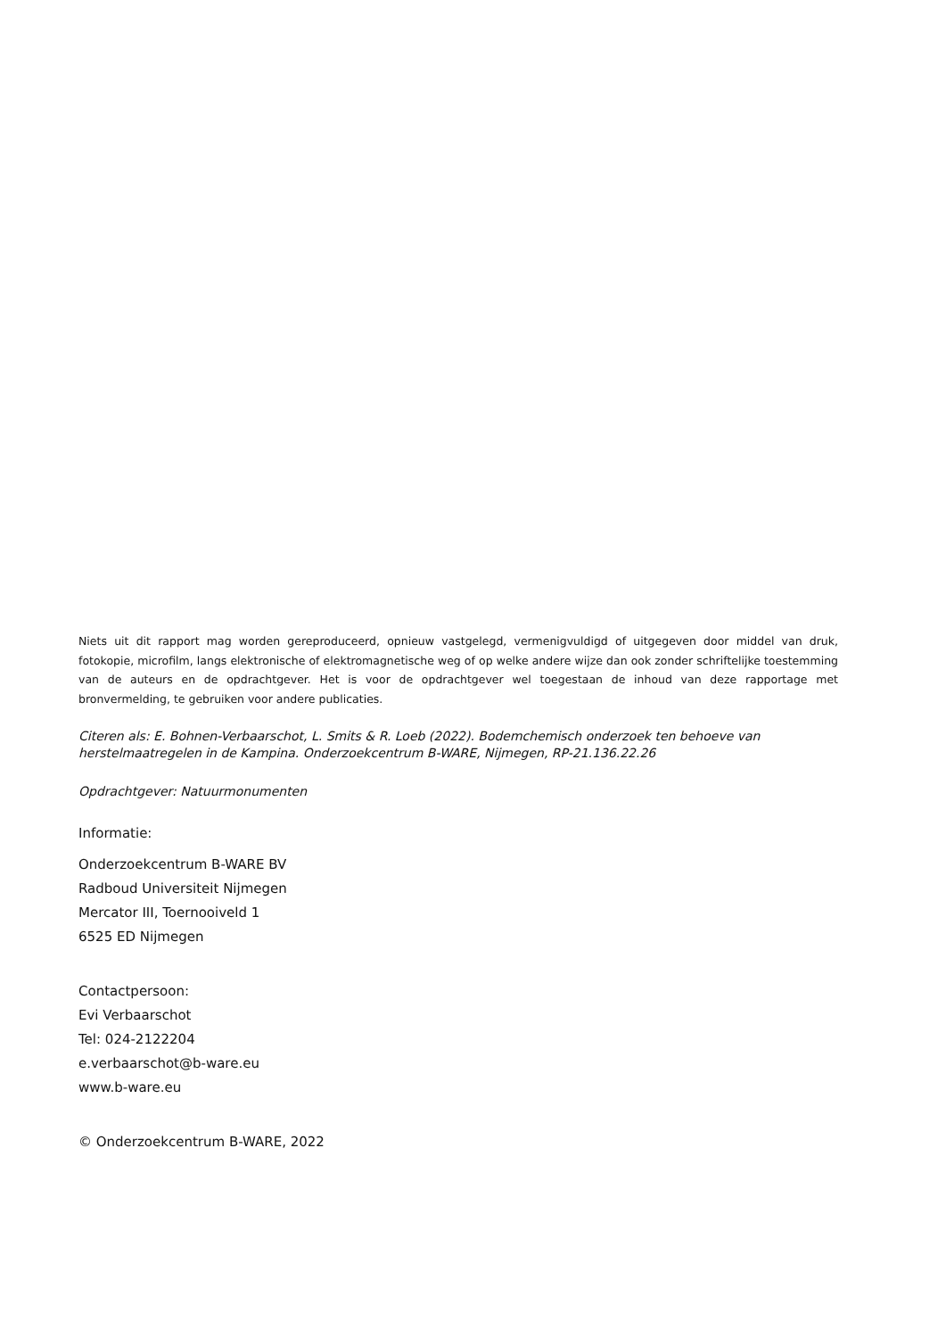Niets uit dit rapport mag worden gereproduceerd, opnieuw vastgelegd, vermenigvuldigd of uitgegeven door middel van druk, fotokopie, microfilm, langs elektronische of elektromagnetische weg of op welke andere wijze dan ook zonder schriftelijke toestemming van de auteurs en de opdrachtgever. Het is voor de opdrachtgever wel toegestaan de inhoud van deze rapportage met bronvermelding, te gebruiken voor andere publicaties.
Citeren als: E. Bohnen-Verbaarschot, L. Smits & R. Loeb (2022). Bodemchemisch onderzoek ten behoeve van herstelmaatregelen in de Kampina. Onderzoekcentrum B-WARE, Nijmegen, RP-21.136.22.26
Opdrachtgever: Natuurmonumenten
Informatie:
Onderzoekcentrum B-WARE BV
Radboud Universiteit Nijmegen
Mercator III, Toernooiveld 1
6525 ED Nijmegen
Contactpersoon:
Evi Verbaarschot
Tel: 024-2122204
e.verbaarschot@b-ware.eu
www.b-ware.eu
© Onderzoekcentrum B-WARE, 2022